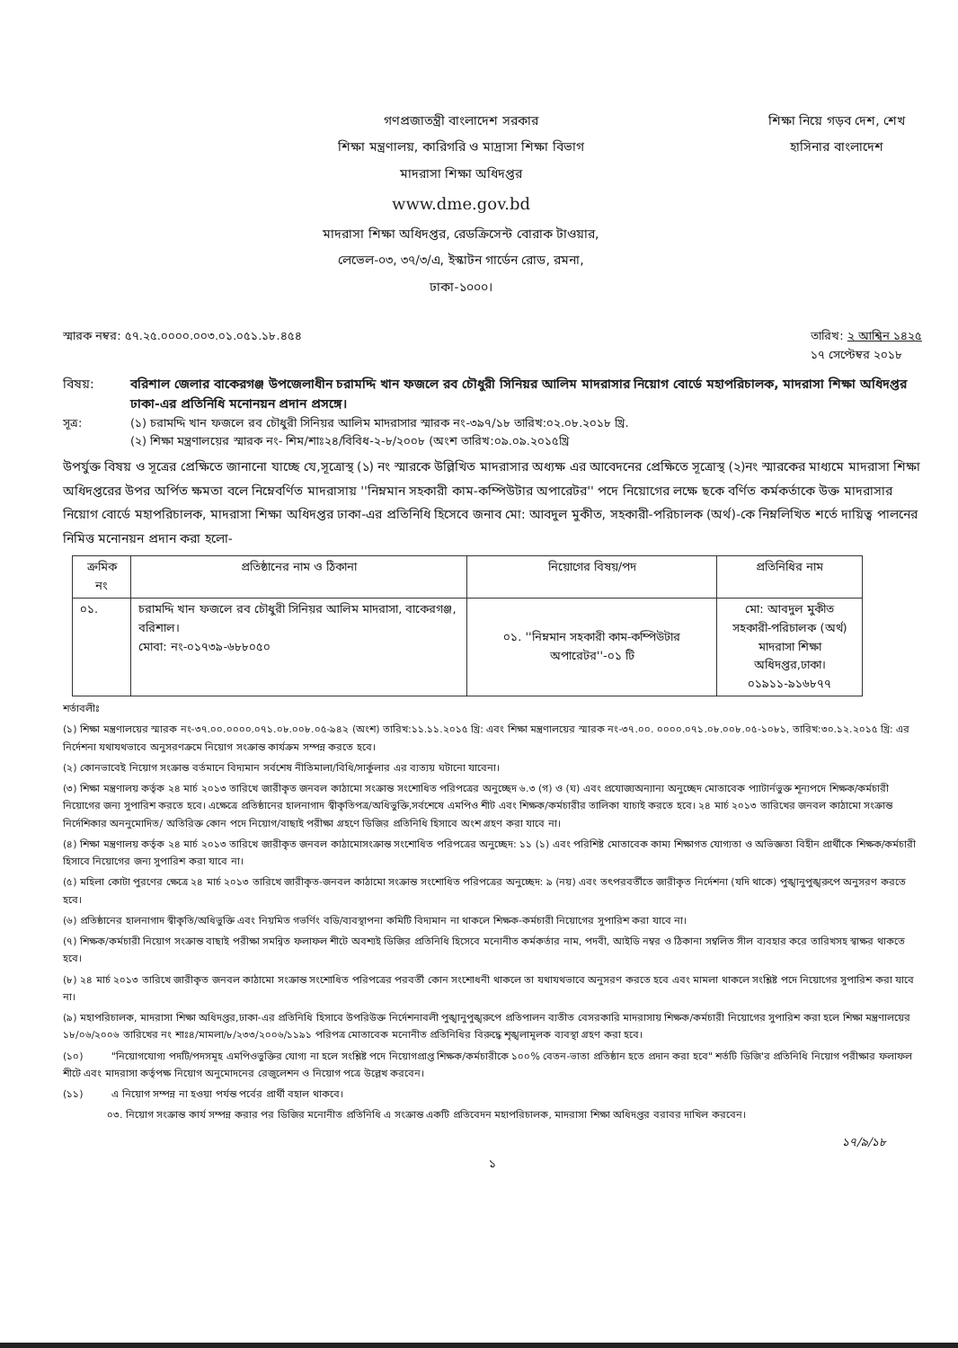গণপ্রজাতন্ত্রী বাংলাদেশ সরকার
শিক্ষা মন্ত্রণালয়, কারিগরি ও মাদ্রাসা শিক্ষা বিভাগ
মাদরাসা শিক্ষা অধিদপ্তর
www.dme.gov.bd
মাদরাসা শিক্ষা অধিদপ্তর, রেডক্রিসেন্ট বোরাক টাওয়ার,
লেভেল-০৩, ৩৭/৩/এ, ইস্কাটন গার্ডেন রোড, রমনা,
ঢাকা-১০০০।
শিক্ষা নিয়ে গড়ব দেশ, শেখ হাসিনার বাংলাদেশ
স্মারক নম্বর: ৫৭.২৫.০০০০.০০৩.০১.০৫১.১৮.৪৫৪ তারিখ: ২ আশ্বিন ১৪২৫
১৭ সেপ্টেম্বর ২০১৮
বিষয়: বরিশাল জেলার বাকেরগঞ্জ উপজেলাধীন চরামদ্দি খান ফজলে রব চৌধুরী সিনিয়র আলিম মাদরাসার নিয়োগ বোর্ডে মহাপরিচালক, মাদরাসা শিক্ষা অধিদপ্তর ঢাকা-এর প্রতিনিধি মনোনয়ন প্রদান প্রসঙ্গে।
সূত্র: (১) চরামদ্দি খান ফজলে রব চৌধুরী সিনিয়র আলিম মাদরাসার স্মারক নং-৩৯৭/১৮ তারিখ:০২.০৮.২০১৮ খ্রি.
(২) শিক্ষা মন্ত্রণালয়ের স্মারক নং- শিম/শাঃ২৪/বিবিধ-২-৮/২০০৮ (অংশ তারিখ:০৯.০৯.২০১৫খ্রি
উপর্যুক্ত বিষয় ও সূত্রের প্রেক্ষিতে জানানো যাচ্ছে যে,সূত্রোস্থ (১) নং স্মারকে উল্লিখিত মাদরাসার অধ্যক্ষ এর আবেদনের প্রেক্ষিতে সূত্রোস্থ (২)নং স্মারকের মাধ্যমে মাদরাসা শিক্ষা অধিদপ্তরের উপর অর্পিত ক্ষমতা বলে নিম্নেবর্ণিত মাদরাসায় ''নিম্নমান সহকারী কাম-কম্পিউটার অপারেটর'' পদে নিয়োগের লক্ষে ছকে বর্ণিত কর্মকর্তাকে উক্ত মাদরাসার নিয়োগ বোর্ডে মহাপরিচালক, মাদরাসা শিক্ষা অধিদপ্তর ঢাকা-এর প্রতিনিধি হিসেবে জনাব মো: আবদুল মুকীত, সহকারী-পরিচালক (অর্থ)-কে নিম্নলিখিত শর্তে দায়িত্ব পালনের নিমিত্ত মনোনয়ন প্রদান করা হলো-
| ক্রমিক নং | প্রতিষ্ঠানের নাম ও ঠিকানা | নিয়োগের বিষয়/পদ | প্রতিনিধির নাম |
| --- | --- | --- | --- |
| ০১. | চরামদ্দি খান ফজলে রব চৌধুরী সিনিয়র আলিম মাদরাসা, বাকেরগঞ্জ, বরিশাল। মোবা: নং-০১৭৩৯-৬৮৮০৫০ | ০১. ''নিম্নমান সহকারী কাম-কম্পিউটার অপারেটর''-০১ টি | মো: আবদুল মুকীত সহকারী-পরিচালক (অর্থ) মাদরাসা শিক্ষা অধিদপ্তর,ঢাকা। ০১৯১১-৯১৬৮৭৭ |
শর্তাবলীঃ
(১) শিক্ষা মন্ত্রণালয়ের স্মারক নং-৩৭.০০.০০০০.০৭১.০৮.০০৮.০৫-৯৪২ (অংশ) তারিখ:১১.১১.২০১৫ খ্রি: এবং শিক্ষা মন্ত্রণালয়ের স্মারক নং-৩৭.০০. ০০০০.০৭১.০৮.০০৮.০৫-১০৮১, তারিখ:৩০.১২.২০১৫ খ্রি: এর নির্দেশনা যথাযথভাবে অনুসরণক্রমে নিয়োগ সংক্রান্ত কার্যক্রম সম্পন্ন করতে হবে।
(২) কোনভাবেই নিয়োগ সংক্রান্ত বর্তমানে বিদ্যমান সর্বশেষ নীতিমালা/বিধি/সার্কুলার এর ব্যত্যয় ঘটানো যাবেনা।
(৩) শিক্ষা মন্ত্রণালয় কর্তৃক ২৪ মার্চ ২০১৩ তারিখে জারীকৃত জনবল কাঠামো সংক্রান্ত সংশোধিত পরিপত্রের অনুচ্ছেদ ৬.৩ (গ) ও (ঘ) এবং প্রযোজ্যঅন্যান্য অনুচ্ছেদ মোতাবেক প্যাটার্নভুক্ত শূন্যপদে শিক্ষক/কর্মচারী নিয়োগের জন্য সুপারিশ করতে হবে। এক্ষেত্রে প্রতিষ্ঠানের হালনাগাদ স্বীকৃতিপত্র/অধিভুক্তি,সর্বশেষে এমপিও শীট এবং শিক্ষক/কর্মচারীর তালিকা যাচাই করতে হবে। ২৪ মার্চ ২০১৩ তারিখের জনবল কাঠামো সংক্রান্ত নির্দেশিকার অননুমোদিত/ অতিরিক্ত কোন পদে নিয়োগ/বাছাই পরীক্ষা গ্রহণে ডিজির প্রতিনিধি হিসাবে অংশ গ্রহণ করা যাবে না।
(৪) শিক্ষা মন্ত্রণালয় কর্তৃক ২৪ মার্চ ২০১৩ তারিখে জারীকৃত জনবল কাঠামোসংক্রান্ত সংশোধিত পরিপত্রের অনুচ্ছেদ: ১১ (১) এবং পরিশিষ্ট মোতাবেক কাম্য শিক্ষাগত যোগ্যতা ও অভিজ্ঞতা বিহীন প্রার্থীকে শিক্ষক/কর্মচারী হিসাবে নিয়োগের জন্য সুপারিশ করা যাবে না।
(৫) মহিলা কোটা পুরণের ক্ষেত্রে ২৪ মার্চ ২০১৩ তারিখে জারীকৃত-জনবল কাঠামো সংক্রান্ত সংশোধিত পরিপত্রের অনুচ্ছেদ: ৯ (নয়) এবং তৎপরবর্তীতে জারীকৃত নির্দেশনা (যদি থাকে) পুঙ্খানুপুঙ্খরুপে অনুসরণ করতে হবে।
(৬) প্রতিষ্ঠানের হালনাগাদ স্বীকৃতি/অধিভুক্তি এবং নিয়মিত গভর্ণিং বডি/ব্যবস্থাপনা কমিটি বিদ্যমান না থাকলে শিক্ষক-কর্মচারী নিয়োগের সুপারিশ করা যাবে না।
(৭) শিক্ষক/কর্মচারী নিয়োগ সংক্রান্ত বাছাই পরীক্ষা সমন্বিত ফলাফল শীটে অবশ্যই ডিজির প্রতিনিধি হিসেবে মনোনীত কর্মকর্তার নাম, পদবী, আইডি নম্বর ও ঠিকানা সম্বলিত সীল ব্যবহার করে তারিখসহ স্বাক্ষর থাকতে হবে।
(৮) ২৪ মার্চ ২০১৩ তারিখে জারীকৃত জনবল কাঠামো সংক্রান্ত সংশোধিত পরিপত্রের পরবর্তী কোন সংশোধনী থাকলে তা যথাযথভাবে অনুসরণ করতে হবে এবং মামলা থাকলে সংশ্লিষ্ট পদে নিয়োগের সুপারিশ করা যাবে না।
(৯) মহাপরিচালক, মাদরাসা শিক্ষা অধিদপ্তর,ঢাকা-এর প্রতিনিধি হিসাবে উপরিউক্ত নির্দেশনাবলী পুঙ্খানুপুঙ্খরুপে প্রতিপালন ব্যতীত বেসরকারি মাদরাসায় শিক্ষক/কর্মচারী নিয়োগের সুপারিশ করা হলে শিক্ষা মন্ত্রণালয়ের ১৮/০৬/২০০৬ তারিখের নং শাঃ৪/মামলা/৮/২৩৩/২০০৬/১১৯১ পরিপত্র মোতাবেক মনোনীত প্রতিনিধির বিরুদ্ধে শৃঙ্খলামূলক ব্যবস্থা গ্রহণ করা হবে।
(১০) "নিয়োগযোগ্য পদটি/পদসমূহ এমপিওভুক্তির যোগ্য না হলে সংশ্লিষ্ট পদে নিয়োগপ্রাপ্ত শিক্ষক/কর্মচারীকে ১০০% বেতন-ভাতা প্রতিষ্ঠান হতে প্রদান করা হবে" শর্তটি ডিজি'র প্রতিনিধি নিয়োগ পরীক্ষার ফলাফল শীটে এবং মাদরাসা কর্তৃপক্ষ নিয়োগ অনুমোদনের রেজুলেশন ও নিয়োগ পত্রে উল্লেখ করবেন।
(১১) এ নিয়োগ সম্পন্ন না হওয়া পর্যন্ত পর্বের প্রার্থী বহাল থাকবে।
০৩. নিয়োগ সংক্রান্ত কার্য সম্পন্ন করার পর ডিজির মনোনীত প্রতিনিধি এ সংক্রান্ত একটি প্রতিবেদন মহাপরিচালক, মাদরাসা শিক্ষা অধিদপ্তর বরাবর দাখিল করবেন।
১৭/৯/১৮
১